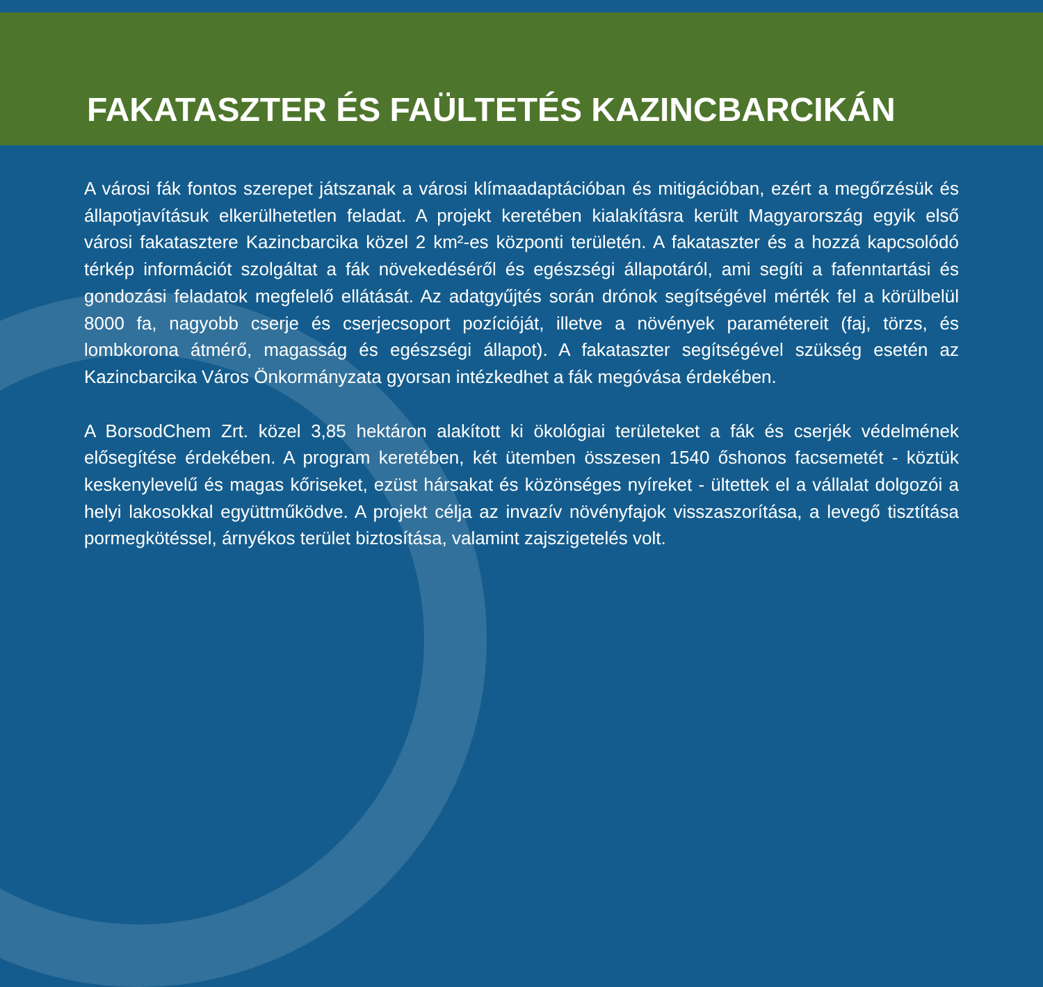FAKATASZTER ÉS FAÜLTETÉS KAZINCBARCIKÁN
A városi fák fontos szerepet játszanak a városi klímaadaptációban és mitigációban, ezért a megőrzésük és állapotjavításuk elkerülhetetlen feladat. A projekt keretében kialakításra került Magyarország egyik első városi fakataszterе Kazincbarcika közel 2 km²-es központi területén. A fakataszter és a hozzá kapcsolódó térkép információt szolgáltat a fák növekedéséről és egészségi állapotáról, ami segíti a fafenntartási és gondozási feladatok megfelelő ellátását. Az adatgyűjtés során drónok segítségével mérték fel a körülbelül 8000 fa, nagyobb cserje és cserjecsoport pozícióját, illetve a növények paramétereit (faj, törzs, és lombkorona átmérő, magasság és egészségi állapot). A fakataszter segítségével szükség esetén az Kazincbarcika Város Önkormányzata gyorsan intézkedhet a fák megóvása érdekében.
A BorsodChem Zrt. közel 3,85 hektáron alakított ki ökológiai területeket a fák és cserjék védelmének elősegítése érdekében. A program keretében, két ütemben összesen 1540 őshonos facsemetét - köztük keskenylevelű és magas kőriseket, ezüst hársakat és közönséges nyíreket - ültettek el a vállalat dolgozói a helyi lakosokkal együttműködve. A projekt célja az invazív növényfajok visszaszorítása, a levegő tisztítása pormegkötéssel, árnyékos terület biztosítása, valamint zajszigetelés volt.